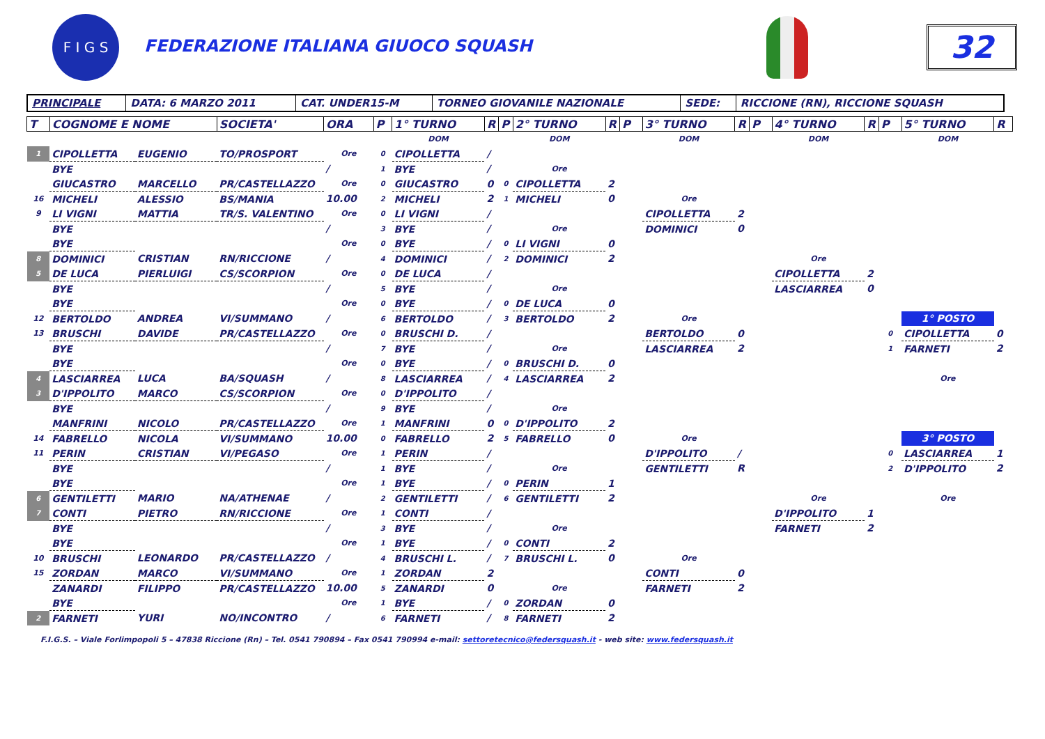F I G S
FEDERAZIONE ITALIANA GIUOCO SQUASH
32
| PRINCIPALE | DATA: 6 MARZO 2011 | CAT. UNDER15-M | TORNEO GIOVANILE NAZIONALE | SEDE: | RICCIONE (RN), RICCIONE SQUASH |
| T | COGNOME E NOME | | SOCIETA' | ORA | P | 1° TURNO | R | P | 2° TURNO | R | P | 3° TURNO | R | P | 4° TURNO | R | P | 5° TURNO | R |
| --- | --- | --- | --- | --- | --- | --- | --- | --- | --- | --- | --- | --- | --- | --- | --- | --- | --- | --- | --- |
| | | | | | | DOM | | | DOM | | | DOM | | | DOM | | | DOM | |
| 1 | CIPOLLETTA | EUGENIO | TO/PROSPORT | Ore | 0 | CIPOLLETTA | / | | | | | | | | | | | | |
| | BYE | | | / | 1 | BYE | / | | Ore | | | | | | | | | | |
| | GIUCASTRO | MARCELLO | PR/CASTELLAZZO | Ore | 0 | GIUCASTRO | 0 | 0 | CIPOLLETTA | 2 | | | | | | | | | |
| 16 | MICHELI | ALESSIO | BS/MANIA | 10.00 | 2 | MICHELI | 2 | 1 | MICHELI | 0 | | Ore | | | | | | | |
| 9 | LI VIGNI | MATTIA | TR/S. VALENTINO | Ore | 0 | LI VIGNI | / | | | | | CIPOLLETTA | 2 | | | | | | |
| | BYE | | | / | 3 | BYE | / | | Ore | | | DOMINICI | 0 | | | | | | |
| | BYE | | | Ore | 0 | BYE | / | 0 | LI VIGNI | 0 | | | | | | | | | |
| 8 | DOMINICI | CRISTIAN | RN/RICCIONE | / | 4 | DOMINICI | / | 2 | DOMINICI | 2 | | | | | Ore | | | | |
| 5 | DE LUCA | PIERLUIGI | CS/SCORPION | Ore | 0 | DE LUCA | / | | | | | | | | CIPOLLETTA | 2 | | | |
| | BYE | | | / | 5 | BYE | / | | Ore | | | | | | LASCIARREA | 0 | | | |
| | BYE | | | Ore | 0 | BYE | / | 0 | DE LUCA | 0 | | | | | | | | | |
| 12 | BERTOLDO | ANDREA | VI/SUMMANO | / | 6 | BERTOLDO | / | 3 | BERTOLDO | 2 | | Ore | | | | | | 1° POSTO | |
| 13 | BRUSCHI | DAVIDE | PR/CASTELLAZZO | Ore | 0 | BRUSCHI D. | / | | | | | BERTOLDO | 0 | | | | 0 | CIPOLLETTA | 0 |
| | BYE | | | / | 7 | BYE | / | | Ore | | | LASCIARREA | 2 | | | | 1 | FARNETI | 2 |
| | BYE | | | Ore | 0 | BYE | / | 0 | BRUSCHI D. | 0 | | | | | | | | | |
| 4 | LASCIARREA | LUCA | BA/SQUASH | / | 8 | LASCIARREA | / | 4 | LASCIARREA | 2 | | | | | | | | Ore | |
| 3 | D'IPPOLITO | MARCO | CS/SCORPION | Ore | 0 | D'IPPOLITO | / | | | | | | | | | | | | |
| | BYE | | | / | 9 | BYE | / | | Ore | | | | | | | | | | |
| | MANFRINI | NICOLO | PR/CASTELLAZZO | Ore | 1 | MANFRINI | 0 | 0 | D'IPPOLITO | 2 | | | | | | | | | |
| 14 | FABRELLO | NICOLA | VI/SUMMANO | 10.00 | 0 | FABRELLO | 2 | 5 | FABRELLO | 0 | | Ore | | | | | | 3° POSTO | |
| 11 | PERIN | CRISTIAN | VI/PEGASO | Ore | 1 | PERIN | / | | | | | D'IPPOLITO | / | | | | 0 | LASCIARREA | 1 |
| | BYE | | | / | 1 | BYE | / | | Ore | | | GENTILETTI | R | | | | 2 | D'IPPOLITO | 2 |
| | BYE | | | Ore | 1 | BYE | / | 0 | PERIN | 1 | | | | | | | | | |
| 6 | GENTILETTI | MARIO | NA/ATHENAE | / | 2 | GENTILETTI | / | 6 | GENTILETTI | 2 | | | | | Ore | | | Ore | |
| 7 | CONTI | PIETRO | RN/RICCIONE | Ore | 1 | CONTI | / | | | | | | | | D'IPPOLITO | 1 | | | |
| | BYE | | | / | 3 | BYE | / | | Ore | | | | | | FARNETI | 2 | | | |
| | BYE | | | Ore | 1 | BYE | / | 0 | CONTI | 2 | | | | | | | | | |
| 10 | BRUSCHI | LEONARDO | PR/CASTELLAZZO | / | 4 | BRUSCHI L. | / | 7 | BRUSCHI L. | 0 | | Ore | | | | | | | |
| 15 | ZORDAN | MARCO | VI/SUMMANO | Ore | 1 | ZORDAN | 2 | | | | | CONTI | 0 | | | | | | |
| | ZANARDI | FILIPPO | PR/CASTELLAZZO | 10.00 | 5 | ZANARDI | 0 | | Ore | | | FARNETI | 2 | | | | | | |
| | BYE | | | Ore | 1 | BYE | / | 0 | ZORDAN | 0 | | | | | | | | | |
| 2 | FARNETI | YURI | NO/INCONTRO | / | 6 | FARNETI | / | 8 | FARNETI | 2 | | | | | | | | | |
F.I.G.S. – Viale Forlimpopoli 5 – 47838 Riccione (Rn) – Tel. 0541 790894 – Fax 0541 790994 e-mail: settoretecnico@federsquash.it - web site: www.federsquash.it